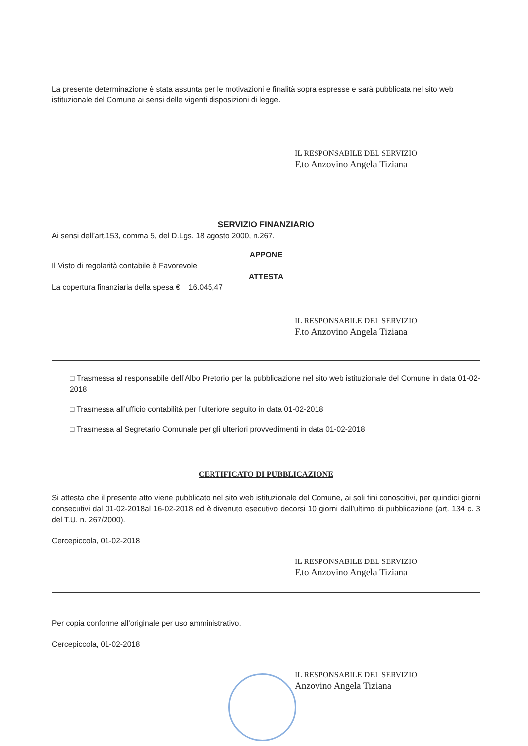La presente determinazione è stata assunta per le motivazioni e finalità sopra espresse e sarà pubblicata nel sito web istituzionale del Comune ai sensi delle vigenti disposizioni di legge.
IL RESPONSABILE DEL SERVIZIO
F.to Anzovino Angela Tiziana
SERVIZIO FINANZIARIO
Ai sensi dell’art.153, comma 5, del D.Lgs. 18 agosto 2000, n.267.
APPONE
Il Visto di regolarità contabile è Favorevole
ATTESTA
La copertura finanziaria della spesa € 16.045,47
IL RESPONSABILE DEL SERVIZIO
F.to Anzovino Angela Tiziana
□ Trasmessa al responsabile dell’Albo Pretorio per la pubblicazione nel sito web istituzionale del Comune in data 01-02-2018
□ Trasmessa all’ufficio contabilità per l’ulteriore seguito in data 01-02-2018
□ Trasmessa al Segretario Comunale per gli ulteriori provvedimenti in data 01-02-2018
CERTIFICATO DI PUBBLICAZIONE
Si attesta che il presente atto viene pubblicato nel sito web istituzionale del Comune, ai soli fini conoscitivi, per quindici giorni consecutivi dal 01-02-2018al 16-02-2018 ed è divenuto esecutivo decorsi 10 giorni dall’ultimo di pubblicazione (art. 134 c. 3 del T.U. n. 267/2000).
Cercepiccola, 01-02-2018
IL RESPONSABILE DEL SERVIZIO
F.to Anzovino Angela Tiziana
Per copia conforme all’originale per uso amministrativo.
Cercepiccola, 01-02-2018
IL RESPONSABILE DEL SERVIZIO
Anzovino Angela Tiziana